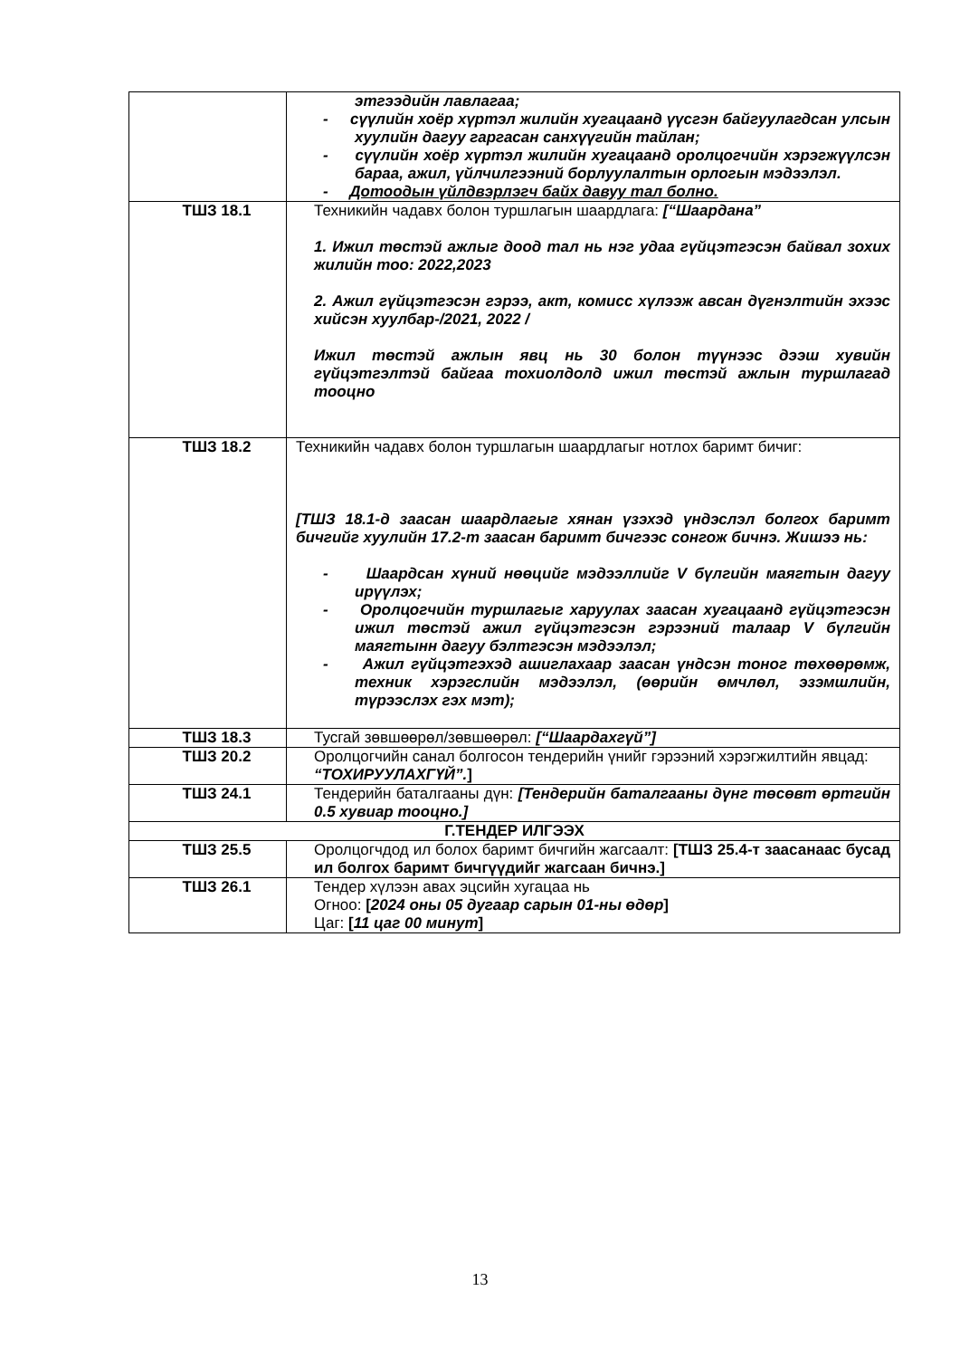| | этгээдийн лавлагаа; - сүүлийн хоёр хүртэл жилийн хугацаанд үүсгэн байгуулагдсан улсын хуулийн дагуу гаргасан санхүүгийн тайлан; - сүүлийн хоёр хүртэл жилийн хугацаанд оролцогчийн хэрэгжүүлсэн бараа, ажил, үйлчилгээний борлуулалтын орлогын мэдээлэл. - Дотоодын үйлдвэрлэгч байх давуу тал болно. |
| ТШЗ 18.1 | Техникийн чадавх болон туршлагын шаардлага: [“Шаардана” 1. Ижил төстэй ажлыг доод тал нь нэг удаа гүйцэтгэсэн байвал зохих жилийн тоо: 2022,2023 2. Ажил гүйцэтгэсэн гэрээ, акт, комисс хүлээж авсан дүгнэлтийн эхээс хийсэн хуулбар-/2021, 2022 / Ижил төстэй ажлын явц нь 30 болон түүнээс дээш хувийн гүйцэтгэлтэй байгаа тохиолдолд ижил төстэй ажлын туршлагад тооцно |
| ТШЗ 18.2 | Техникийн чадавх болон туршлагын шаардлагыг нотлох баримт бичиг: [ТШЗ 18.1-д заасан шаардлагыг хянан үзэхэд үндэслэл болгох баримт бичгийг хуулийн 17.2-т заасан баримт бичгээс сонгож бичнэ. Жишээ нь: - Шаардсан хүний нөөцийг мэдээллийг V бүлгийн маягтын дагуу ирүүлэх; - Оролцогчийн туршлагыг харуулах заасан хугацаанд гүйцэтгэсэн ижил төстэй ажил гүйцэтгэсэн гэрээний талаар V бүлгийн маягтынн дагуу бэлтгэсэн мэдээлэл; - Ажил гүйцэтгэхэд ашиглахаар заасан үндсэн тоног төхөөрөмж, техник хэрэгслийн мэдээлэл, (өөрийн өмчлөл, эзэмшлийн, түрээслэх гэх мэт); |
| ТШЗ 18.3 | Тусгай зөвшөөрөл/зөвшөөрөл: [“Шаардахгүй”] |
| ТШЗ 20.2 | Оролцогчийн санал болгосон тендерийн үнийг гэрээний хэрэгжилтийн явцад: “ТОХИРУУЛАХГҮЙ”. ] |
| ТШЗ 24.1 | Тендерийн баталгааны дүн: [Тендерийн баталгааны дүнг төсөвт өртгийн 0.5 хувиар тооцно.] |
| Г.ТЕНДЕР ИЛГЭЭХ | |
| ТШЗ 25.5 | Оролцогчдод ил болох баримт бичгийн жагсаалт: [ТШЗ 25.4-т заасанаас бусад ил болгох баримт бичгүүдийг жагсаан бичнэ.] |
| ТШЗ 26.1 | Тендер хүлээн авах эцсийн хугацаа нь Огноо: [ 2024 оны 05 дугаар сарын 01-ны өдөр ] Цаг: [ 11 цаг 00 минут ] |
13